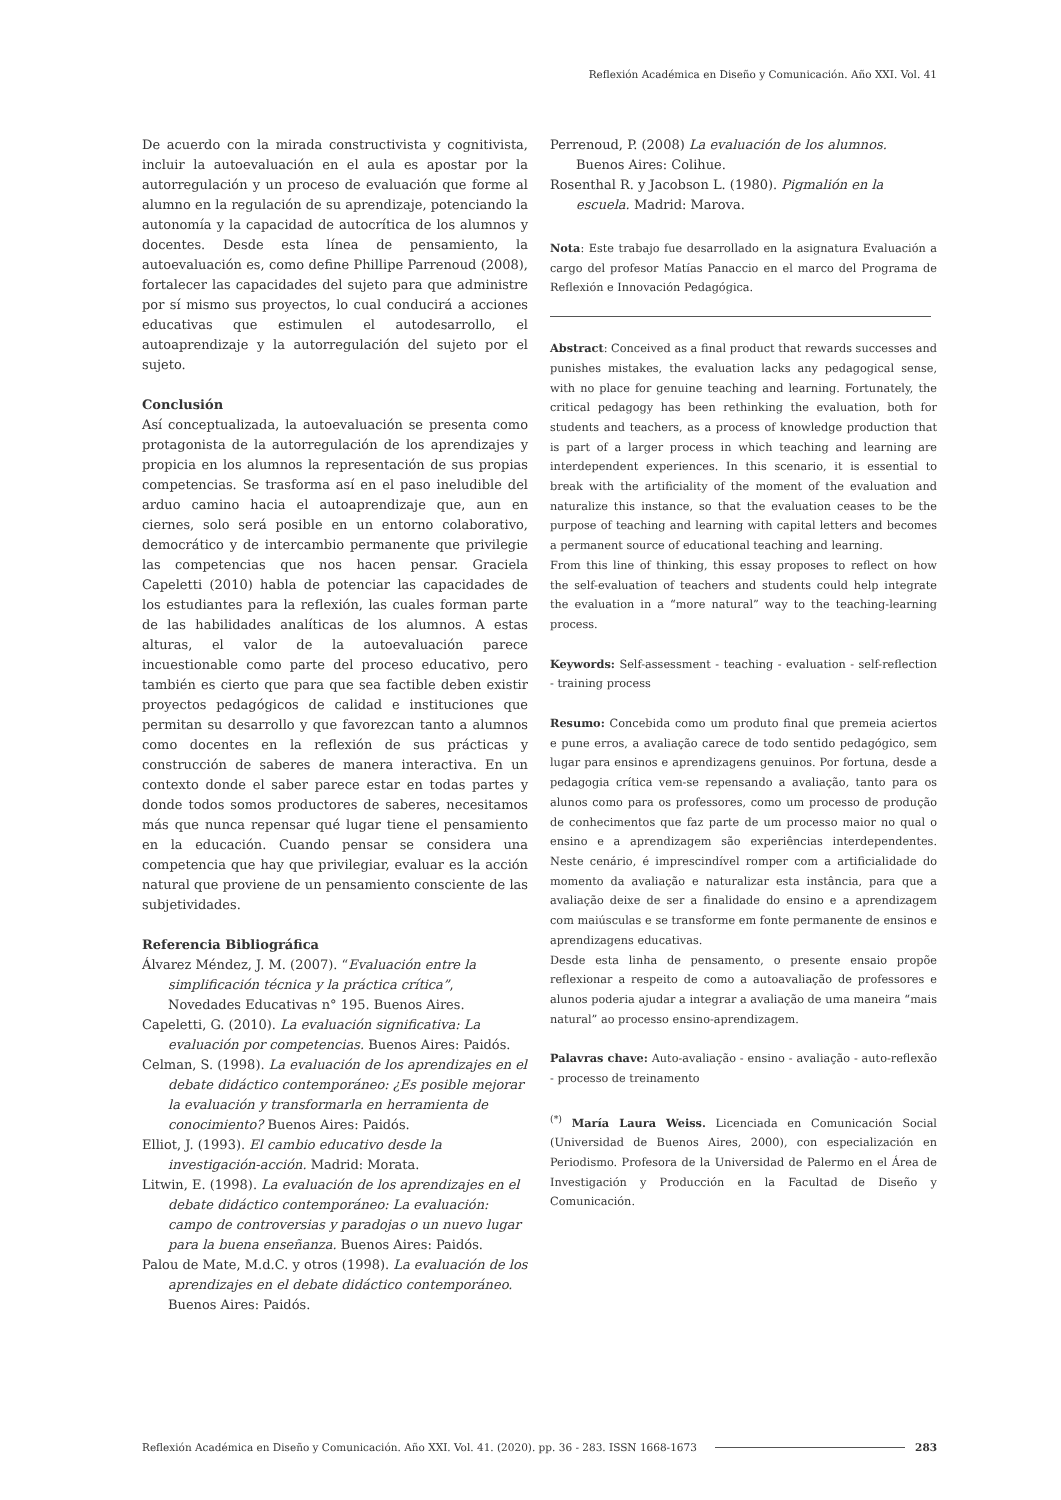Reflexión Académica en Diseño y Comunicación. Año XXI. Vol. 41
De acuerdo con la mirada constructivista y cognitivista, incluir la autoevaluación en el aula es apostar por la autorregulación y un proceso de evaluación que forme al alumno en la regulación de su aprendizaje, potenciando la autonomía y la capacidad de autocrítica de los alumnos y docentes. Desde esta línea de pensamiento, la autoevaluación es, como define Phillipe Parrenoud (2008), fortalecer las capacidades del sujeto para que administre por sí mismo sus proyectos, lo cual conducirá a acciones educativas que estimulen el autodesarrollo, el autoaprendizaje y la autorregulación del sujeto por el sujeto.
Conclusión
Así conceptualizada, la autoevaluación se presenta como protagonista de la autorregulación de los aprendizajes y propicia en los alumnos la representación de sus propias competencias. Se trasforma así en el paso ineludible del arduo camino hacia el autoaprendizaje que, aun en ciernes, solo será posible en un entorno colaborativo, democrático y de intercambio permanente que privilegie las competencias que nos hacen pensar. Graciela Capeletti (2010) habla de potenciar las capacidades de los estudiantes para la reflexión, las cuales forman parte de las habilidades analíticas de los alumnos. A estas alturas, el valor de la autoevaluación parece incuestionable como parte del proceso educativo, pero también es cierto que para que sea factible deben existir proyectos pedagógicos de calidad e instituciones que permitan su desarrollo y que favorezcan tanto a alumnos como docentes en la reflexión de sus prácticas y construcción de saberes de manera interactiva. En un contexto donde el saber parece estar en todas partes y donde todos somos productores de saberes, necesitamos más que nunca repensar qué lugar tiene el pensamiento en la educación. Cuando pensar se considera una competencia que hay que privilegiar, evaluar es la acción natural que proviene de un pensamiento consciente de las subjetividades.
Referencia Bibliográfica
Álvarez Méndez, J. M. (2007). “Evaluación entre la simplificación técnica y la práctica crítica”, Novedades Educativas n° 195. Buenos Aires.
Capeletti, G. (2010). La evaluación significativa: La evaluación por competencias. Buenos Aires: Paidós.
Celman, S. (1998). La evaluación de los aprendizajes en el debate didáctico contemporáneo: ¿Es posible mejorar la evaluación y transformarla en herramienta de conocimiento? Buenos Aires: Paidós.
Elliot, J. (1993). El cambio educativo desde la investigación-acción. Madrid: Morata.
Litwin, E. (1998). La evaluación de los aprendizajes en el debate didáctico contemporáneo: La evaluación: campo de controversias y paradojas o un nuevo lugar para la buena enseñanza. Buenos Aires: Paidós.
Palou de Mate, M.d.C. y otros (1998). La evaluación de los aprendizajes en el debate didáctico contemporáneo. Buenos Aires: Paidós.
Perrenoud, P. (2008) La evaluación de los alumnos. Buenos Aires: Colihue.
Rosenthal R. y Jacobson L. (1980). Pigmalión en la escuela. Madrid: Marova.
Nota: Este trabajo fue desarrollado en la asignatura Evaluación a cargo del profesor Matías Panaccio en el marco del Programa de Reflexión e Innovación Pedagógica.
Abstract: Conceived as a final product that rewards successes and punishes mistakes, the evaluation lacks any pedagogical sense, with no place for genuine teaching and learning. Fortunately, the critical pedagogy has been rethinking the evaluation, both for students and teachers, as a process of knowledge production that is part of a larger process in which teaching and learning are interdependent experiences. In this scenario, it is essential to break with the artificiality of the moment of the evaluation and naturalize this instance, so that the evaluation ceases to be the purpose of teaching and learning with capital letters and becomes a permanent source of educational teaching and learning.
From this line of thinking, this essay proposes to reflect on how the self-evaluation of teachers and students could help integrate the evaluation in a “more natural” way to the teaching-learning process.
Keywords: Self-assessment - teaching - evaluation - self-reflection - training process
Resumo: Concebida como um produto final que premeia acier­tos e pune erros, a avaliação carece de todo sentido pedagógico, sem lugar para ensinos e aprendizagens genuinos. Por fortuna, desde a pedagogia crítica vem-se repensando a avaliação, tanto para os alunos como para os professores, como um processo de produção de conhecimentos que faz parte de um processo maior no qual o ensino e a aprendizagem são experiências interdependentes. Neste cenário, é imprescindível romper com a artificialidade do momento da avaliação e naturalizar esta instância, para que a avaliação deixe de ser a finalidade do ensino e a aprendizagem com maiúsculas e se transforme em fonte permanente de ensinos e aprendizagens educativas.
Desde esta linha de pensamento, o presente ensaio propõe reflexionar a respeito de como a autoavaliação de professores e alunos poderia ajudar a integrar a avaliação de uma maneira “mais natural” ao processo ensino-aprendizagem.
Palavras chave: Auto-avaliação - ensino - avaliação - auto-reflexão - processo de treinamento
<sup>(*)</sup> María Laura Weiss. Licenciada en Comunicación Social (Universidad de Buenos Aires, 2000), con especialización en Periodismo. Profesora de la Universidad de Palermo en el Área de Investigación y Producción en la Facultad de Diseño y Comunicación.
Reflexión Académica en Diseño y Comunicación. Año XXI. Vol. 41. (2020). pp. 36 - 283. ISSN 1668-1673 283